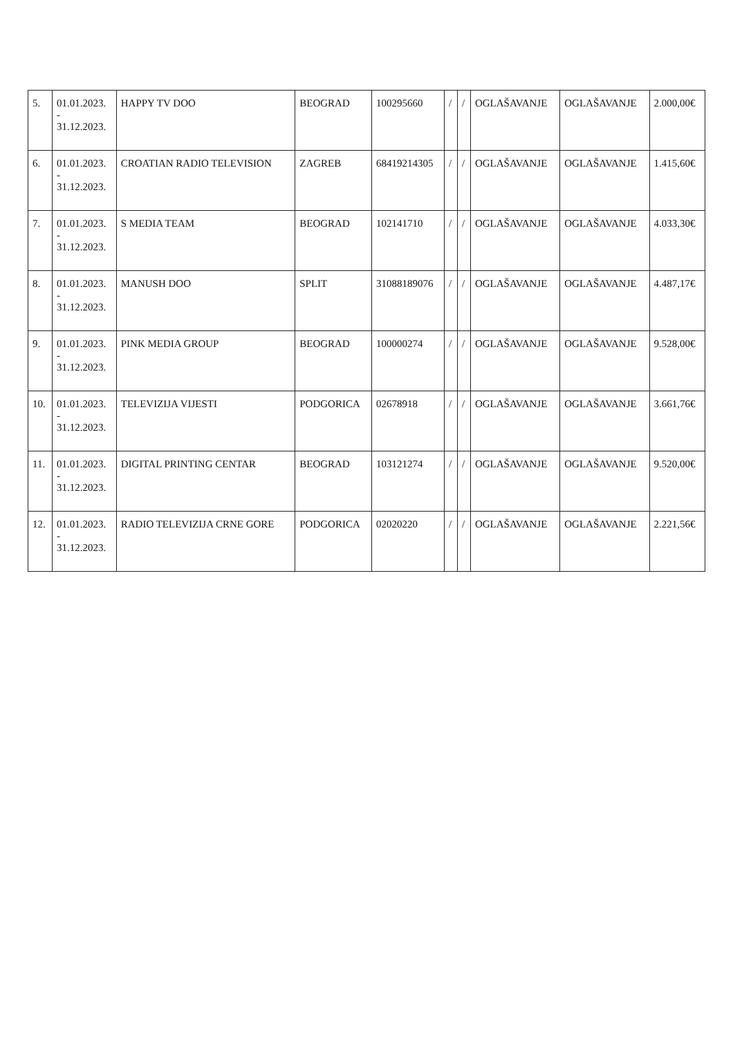| 5. | 01.01.2023. - 31.12.2023. | HAPPY TV DOO | BEOGRAD | 100295660 | / | / | OGLAŠAVANJE | OGLAŠAVANJE | 2.000,00€ |
| 6. | 01.01.2023. - 31.12.2023. | CROATIAN RADIO TELEVISION | ZAGREB | 68419214305 | / | / | OGLAŠAVANJE | OGLAŠAVANJE | 1.415,60€ |
| 7. | 01.01.2023. - 31.12.2023. | S MEDIA TEAM | BEOGRAD | 102141710 | / | / | OGLAŠAVANJE | OGLAŠAVANJE | 4.033,30€ |
| 8. | 01.01.2023. - 31.12.2023. | MANUSH DOO | SPLIT | 31088189076 | / | / | OGLAŠAVANJE | OGLAŠAVANJE | 4.487,17€ |
| 9. | 01.01.2023. - 31.12.2023. | PINK MEDIA GROUP | BEOGRAD | 100000274 | / | / | OGLAŠAVANJE | OGLAŠAVANJE | 9.528,00€ |
| 10. | 01.01.2023. - 31.12.2023. | TELEVIZIJA VIJESTI | PODGORICA | 02678918 | / | / | OGLAŠAVANJE | OGLAŠAVANJE | 3.661,76€ |
| 11. | 01.01.2023. - 31.12.2023. | DIGITAL PRINTING CENTAR | BEOGRAD | 103121274 | / | / | OGLAŠAVANJE | OGLAŠAVANJE | 9.520,00€ |
| 12. | 01.01.2023. - 31.12.2023. | RADIO TELEVIZIJA CRNE GORE | PODGORICA | 02020220 | / | / | OGLAŠAVANJE | OGLAŠAVANJE | 2.221,56€ |